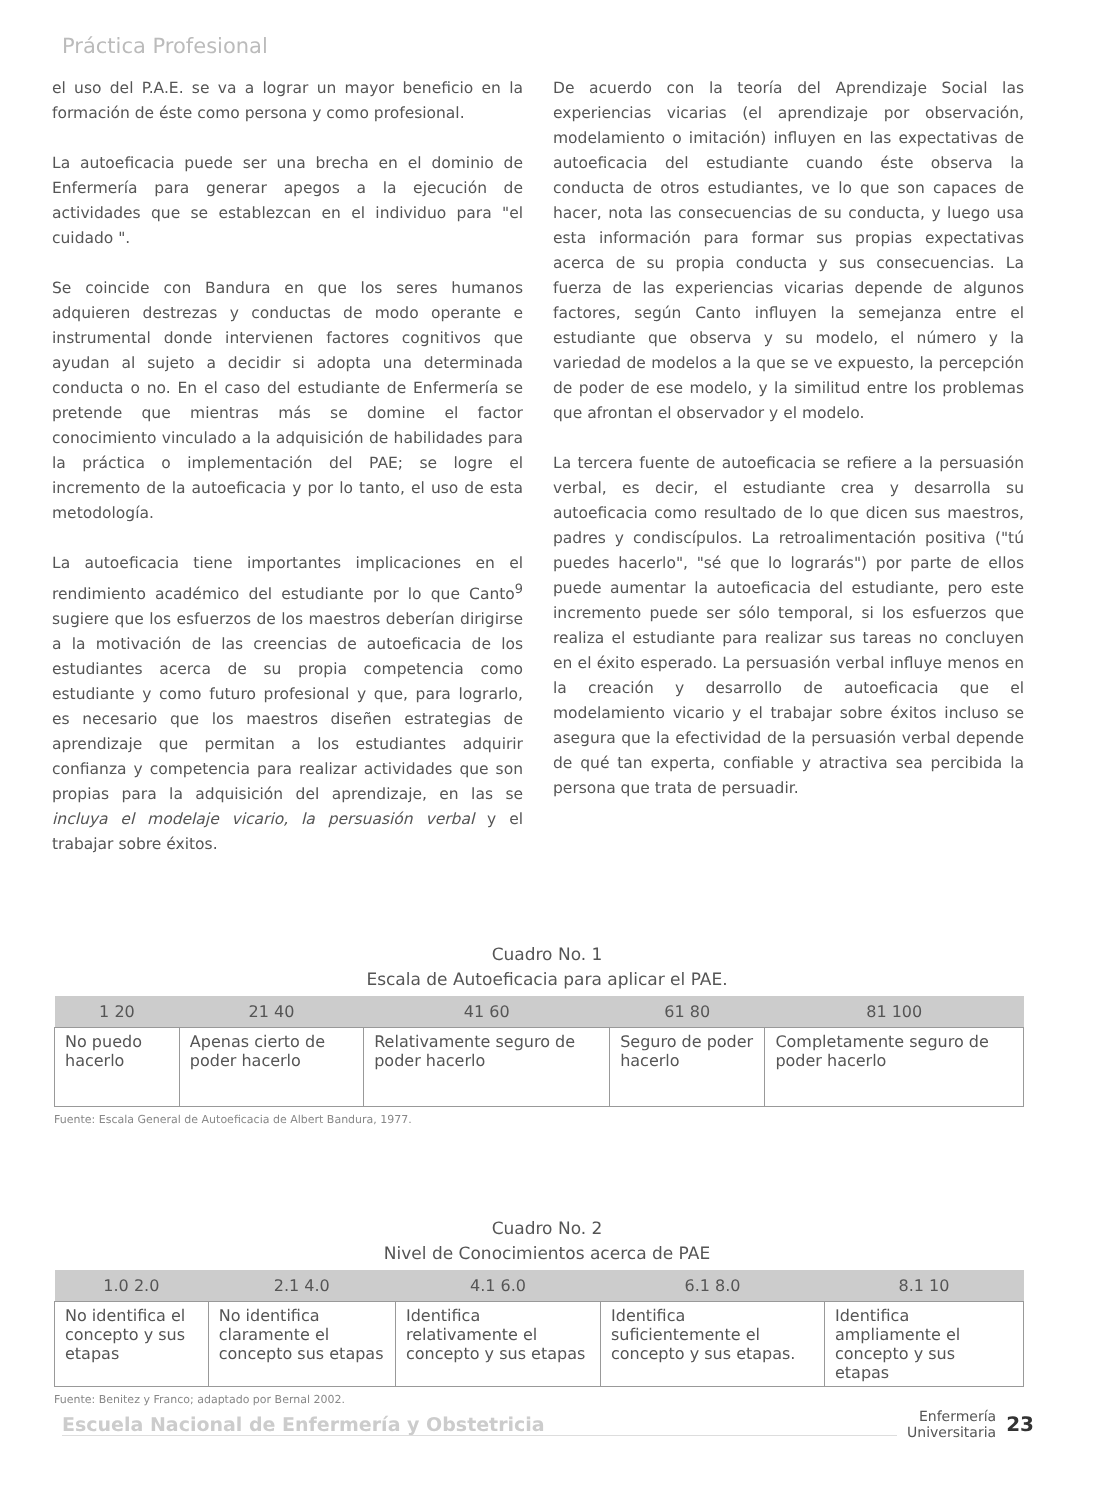Práctica Profesional
el uso del P.A.E. se va a lograr un mayor beneficio en la formación de éste como persona y como profesional.
La autoeficacia puede ser una brecha en el dominio de Enfermería para generar apegos a la ejecución de actividades que se establezcan en el individuo para "el cuidado ".
Se coincide con Bandura en que los seres humanos adquieren destrezas y conductas de modo operante e instrumental donde intervienen factores cognitivos que ayudan al sujeto a decidir si adopta una determinada conducta o no. En el caso del estudiante de Enfermería se pretende que mientras más se domine el factor conocimiento vinculado a la adquisición de habilidades para la práctica o implementación del PAE; se logre el incremento de la autoeficacia y por lo tanto, el uso de esta metodología.
La autoeficacia tiene importantes implicaciones en el rendimiento académico del estudiante por lo que Canto<sup>9</sup> sugiere que los esfuerzos de los maestros deberían dirigirse a la motivación de las creencias de autoeficacia de los estudiantes acerca de su propia competencia como estudiante y como futuro profesional y que, para lograrlo, es necesario que los maestros diseñen estrategias de aprendizaje que permitan a los estudiantes adquirir confianza y competencia para realizar actividades que son propias para la adquisición del aprendizaje, en las se incluya el modelaje vicario, la persuasión verbal y el trabajar sobre éxitos.
De acuerdo con la teoría del Aprendizaje Social las experiencias vicarias (el aprendizaje por observación, modelamiento o imitación) influyen en las expectativas de autoeficacia del estudiante cuando éste observa la conducta de otros estudiantes, ve lo que son capaces de hacer, nota las consecuencias de su conducta, y luego usa esta información para formar sus propias expectativas acerca de su propia conducta y sus consecuencias. La fuerza de las experiencias vicarias depende de algunos factores, según Canto influyen la semejanza entre el estudiante que observa y su modelo, el número y la variedad de modelos a la que se ve expuesto, la percepción de poder de ese modelo, y la similitud entre los problemas que afrontan el observador y el modelo.
La tercera fuente de autoeficacia se refiere a la persuasión verbal, es decir, el estudiante crea y desarrolla su autoeficacia como resultado de lo que dicen sus maestros, padres y condiscípulos. La retroalimentación positiva ("tú puedes hacerlo", "sé que lo lograrás") por parte de ellos puede aumentar la autoeficacia del estudiante, pero este incremento puede ser sólo temporal, si los esfuerzos que realiza el estudiante para realizar sus tareas no concluyen en el éxito esperado. La persuasión verbal influye menos en la creación y desarrollo de autoeficacia que el modelamiento vicario y el trabajar sobre éxitos incluso se asegura que la efectividad de la persuasión verbal depende de qué tan experta, confiable y atractiva sea percibida la persona que trata de persuadir.
Cuadro No. 1
Escala de Autoeficacia para aplicar el PAE.
| 1 20 | 21 40 | 41 60 | 61 80 | 81 100 |
| --- | --- | --- | --- | --- |
| No puedo hacerlo | Apenas cierto de poder hacerlo | Relativamente seguro de poder hacerlo | Seguro de poder hacerlo | Completamente seguro de poder hacerlo |
Fuente: Escala General de Autoeficacia de Albert Bandura, 1977.
Cuadro No. 2
Nivel de Conocimientos acerca de PAE
| 1.0 2.0 | 2.1 4.0 | 4.1 6.0 | 6.1 8.0 | 8.1 10 |
| --- | --- | --- | --- | --- |
| No identifica el concepto y sus etapas | No identifica claramente el concepto sus etapas | Identifica relativamente el concepto y sus etapas | Identifica suficientemente el concepto y sus etapas. | Identifica ampliamente el concepto y sus etapas |
Fuente: Benitez y Franco; adaptado por Bernal 2002.
Escuela Nacional de Enfermería y Obstetricia
Enfermería
Universitaria
23